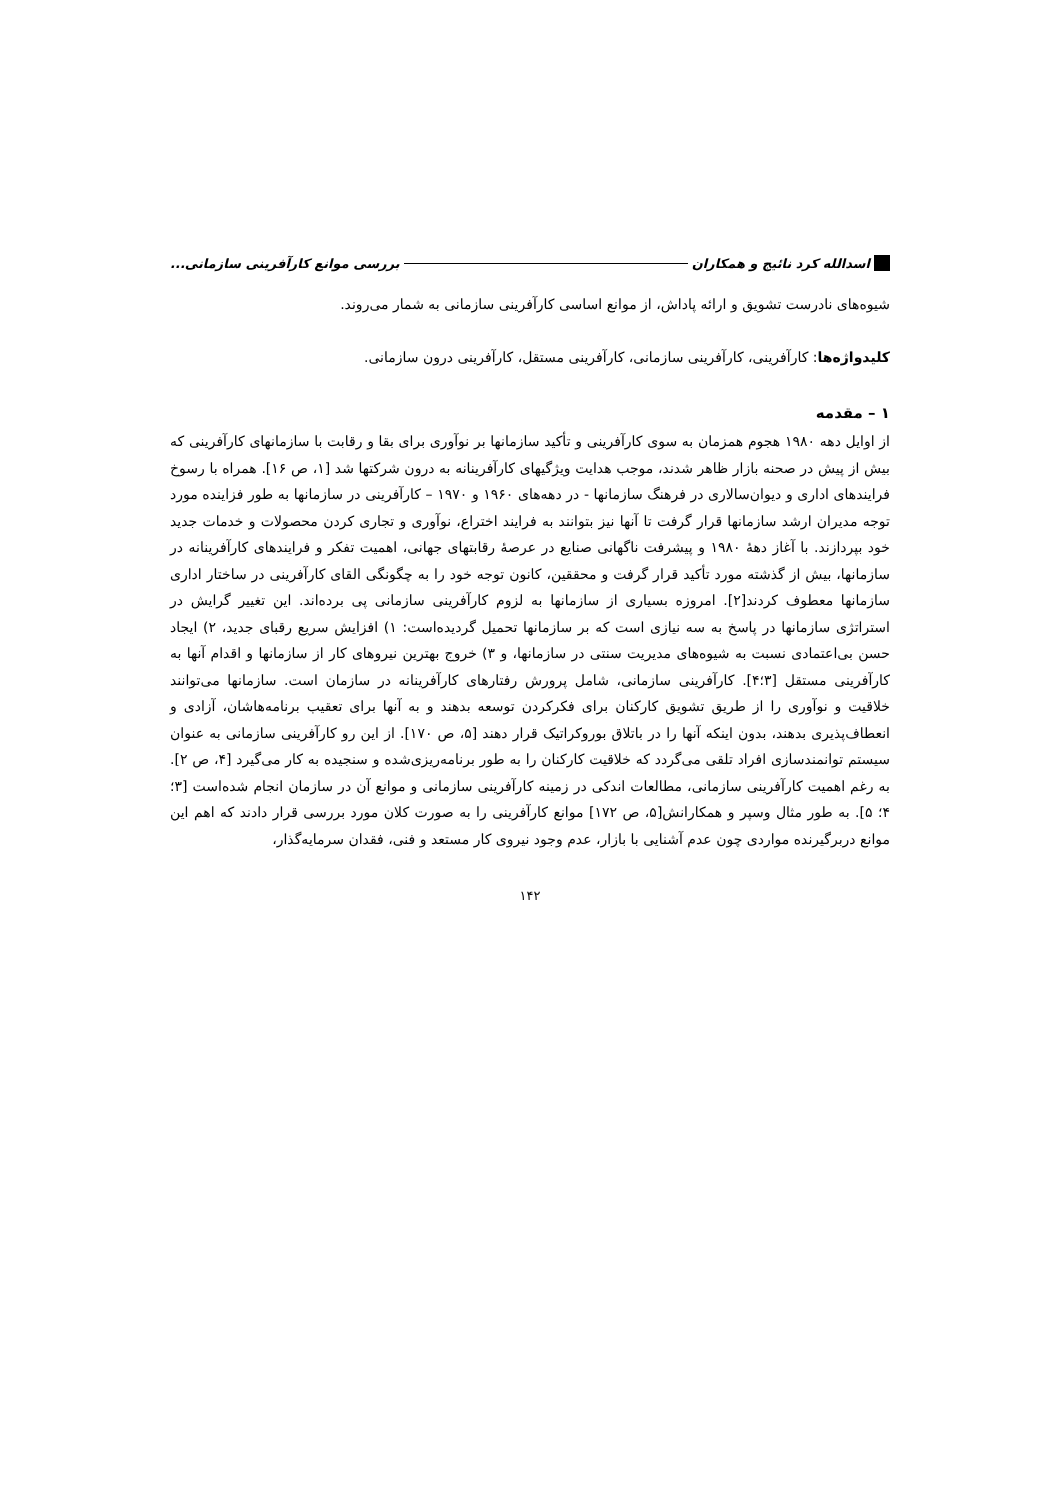اسدالله کرد نائیج و همکاران بررسی موانع کارآفرینی سازمانی...
شیوه‌های نادرست تشویق و ارائه پاداش، از موانع اساسی کارآفرینی سازمانی به شمار می‌روند.
کلیدواژه‌ها: کارآفرینی، کارآفرینی سازمانی، کارآفرینی مستقل، کارآفرینی درون سازمانی.
۱ – مقدمه
از اوایل دهه ۱۹۸۰ هجوم همزمان به سوی کارآفرینی و تأکید سازمانها بر نوآوری برای بقا و رقابت با سازمانهای کارآفرینی که بیش از پیش در صحنه بازار ظاهر شدند، موجب هدایت ویژگیهای کارآفرینانه به درون شرکتها شد [۱، ص ۱۶]. همراه با رسوخ فرایندهای اداری و دیوان‌سالاری در فرهنگ سازمانها - در دهه‌های ۱۹۶۰ و ۱۹۷۰ – کارآفرینی در سازمانها به طور فزاینده مورد توجه مدیران ارشد سازمانها قرار گرفت تا آنها نیز بتوانند به فرایند اختراع، نوآوری و تجاری کردن محصولات و خدمات جدید خود بپردازند. با آغاز دهۀ ۱۹۸۰ و پیشرفت ناگهانی صنایع در عرصۀ رقابتهای جهانی، اهمیت تفکر و فرایندهای کارآفرینانه در سازمانها، بیش از گذشته مورد تأکید قرار گرفت و محققین، کانون توجه خود را به چگونگی القای کارآفرینی در ساختار اداری سازمانها معطوف کردند[۲]. امروزه بسیاری از سازمانها به لزوم کارآفرینی سازمانی پی برده‌اند. این تغییر گرایش در استراتژی سازمانها در پاسخ به سه نیازی است که بر سازمانها تحمیل گردیده‌است: ۱) افزایش سریع رقبای جدید، ۲) ایجاد حسن بی‌اعتمادی نسبت به شیوه‌های مدیریت سنتی در سازمانها، و ۳) خروج بهترین نیروهای کار از سازمانها و اقدام آنها به کارآفرینی مستقل [۳؛۴]. کارآفرینی سازمانی، شامل پرورش رفتارهای کارآفرینانه در سازمان است. سازمانها می‌توانند خلاقیت و نوآوری را از طریق تشویق کارکنان برای فکرکردن توسعه بدهند و به آنها برای تعقیب برنامه‌هاشان، آزادی و انعطاف‌پذیری بدهند، بدون اینکه آنها را در باتلاق بوروکراتیک قرار دهند [۵، ص ۱۷۰]. از این رو کارآفرینی سازمانی به عنوان سیستم توانمندسازی افراد تلقی می‌گردد که خلاقیت کارکنان را به طور برنامه‌ریزی‌شده و سنجیده به کار می‌گیرد [۴، ص ۲]. به رغم اهمیت کارآفرینی سازمانی، مطالعات اندکی در زمینه کارآفرینی سازمانی و موانع آن در سازمان انجام شده‌است [۳؛ ۴؛ ۵]. به طور مثال وسپر و همکارانش[۵، ص ۱۷۲] موانع کارآفرینی را به صورت کلان مورد بررسی قرار دادند که اهم این موانع دربرگیرنده مواردی چون عدم آشنایی با بازار، عدم وجود نیروی کار مستعد و فنی، فقدان سرمایه‌گذار،
۱۴۲